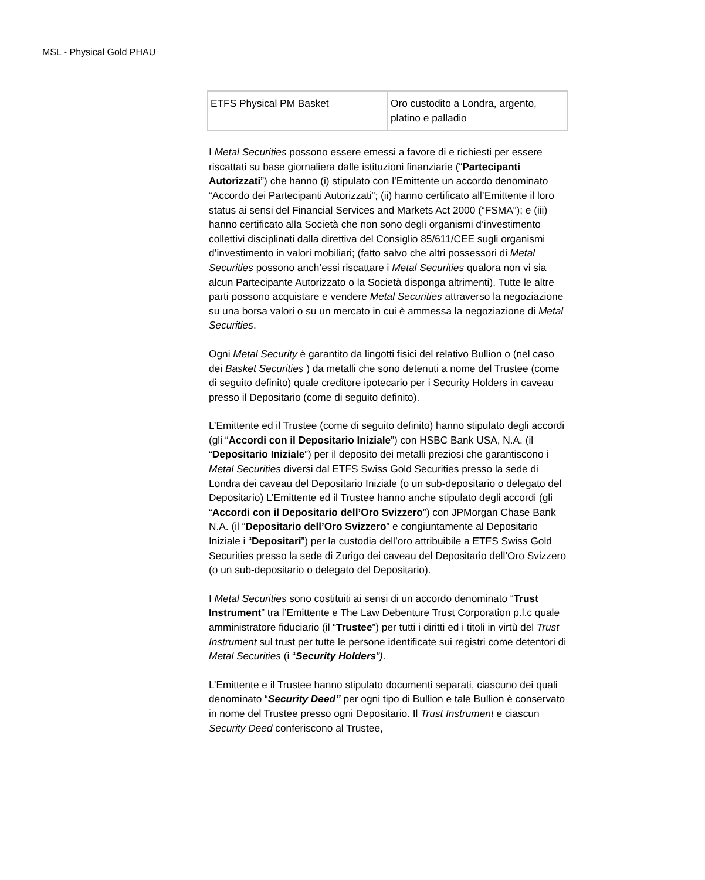MSL - Physical Gold PHAU
| ETFS Physical PM Basket | Oro custodito a Londra, argento, platino e palladio |
I Metal Securities possono essere emessi a favore di e richiesti per essere riscattati su base giornaliera dalle istituzioni finanziarie (“Partecipanti Autorizzati”) che hanno (i) stipulato con l’Emittente un accordo denominato “Accordo dei Partecipanti Autorizzati”; (ii) hanno certificato all’Emittente il loro status ai sensi del Financial Services and Markets Act 2000 (“FSMA”); e (iii) hanno certificato alla Società che non sono degli organismi d’investimento collettivi disciplinati dalla direttiva del Consiglio 85/611/CEE sugli organismi d’investimento in valori mobiliari; (fatto salvo che altri possessori di Metal Securities possono anch’essi riscattare i Metal Securities qualora non vi sia alcun Partecipante Autorizzato o la Società disponga altrimenti). Tutte le altre parti possono acquistare e vendere Metal Securities attraverso la negoziazione su una borsa valori o su un mercato in cui è ammessa la negoziazione di Metal Securities.
Ogni Metal Security è garantito da lingotti fisici del relativo Bullion o (nel caso dei Basket Securities ) da metalli che sono detenuti a nome del Trustee (come di seguito definito) quale creditore ipotecario per i Security Holders in caveau presso il Depositario (come di seguito definito).
L’Emittente ed il Trustee (come di seguito definito) hanno stipulato degli accordi (gli “Accordi con il Depositario Iniziale”) con HSBC Bank USA, N.A. (il “Depositario Iniziale”) per il deposito dei metalli preziosi che garantiscono i Metal Securities diversi dal ETFS Swiss Gold Securities presso la sede di Londra dei caveau del Depositario Iniziale (o un sub-depositario o delegato del Depositario) L’Emittente ed il Trustee hanno anche stipulato degli accordi (gli “Accordi con il Depositario dell’Oro Svizzero”) con JPMorgan Chase Bank N.A. (il “Depositario dell’Oro Svizzero” e congiuntamente al Depositario Iniziale i “Depositari”) per la custodia dell’oro attribuibile a ETFS Swiss Gold Securities presso la sede di Zurigo dei caveau del Depositario dell’Oro Svizzero (o un sub-depositario o delegato del Depositario).
I Metal Securities sono costituiti ai sensi di un accordo denominato “Trust Instrument” tra l’Emittente e The Law Debenture Trust Corporation p.l.c quale amministratore fiduciario (il “Trustee”) per tutti i diritti ed i titoli in virtù del Trust Instrument sul trust per tutte le persone identificate sui registri come detentori di Metal Securities (i “Security Holders”).
L’Emittente e il Trustee hanno stipulato documenti separati, ciascuno dei quali denominato “Security Deed” per ogni tipo di Bullion e tale Bullion è conservato in nome del Trustee presso ogni Depositario. Il Trust Instrument e ciascun Security Deed conferiscono al Trustee,